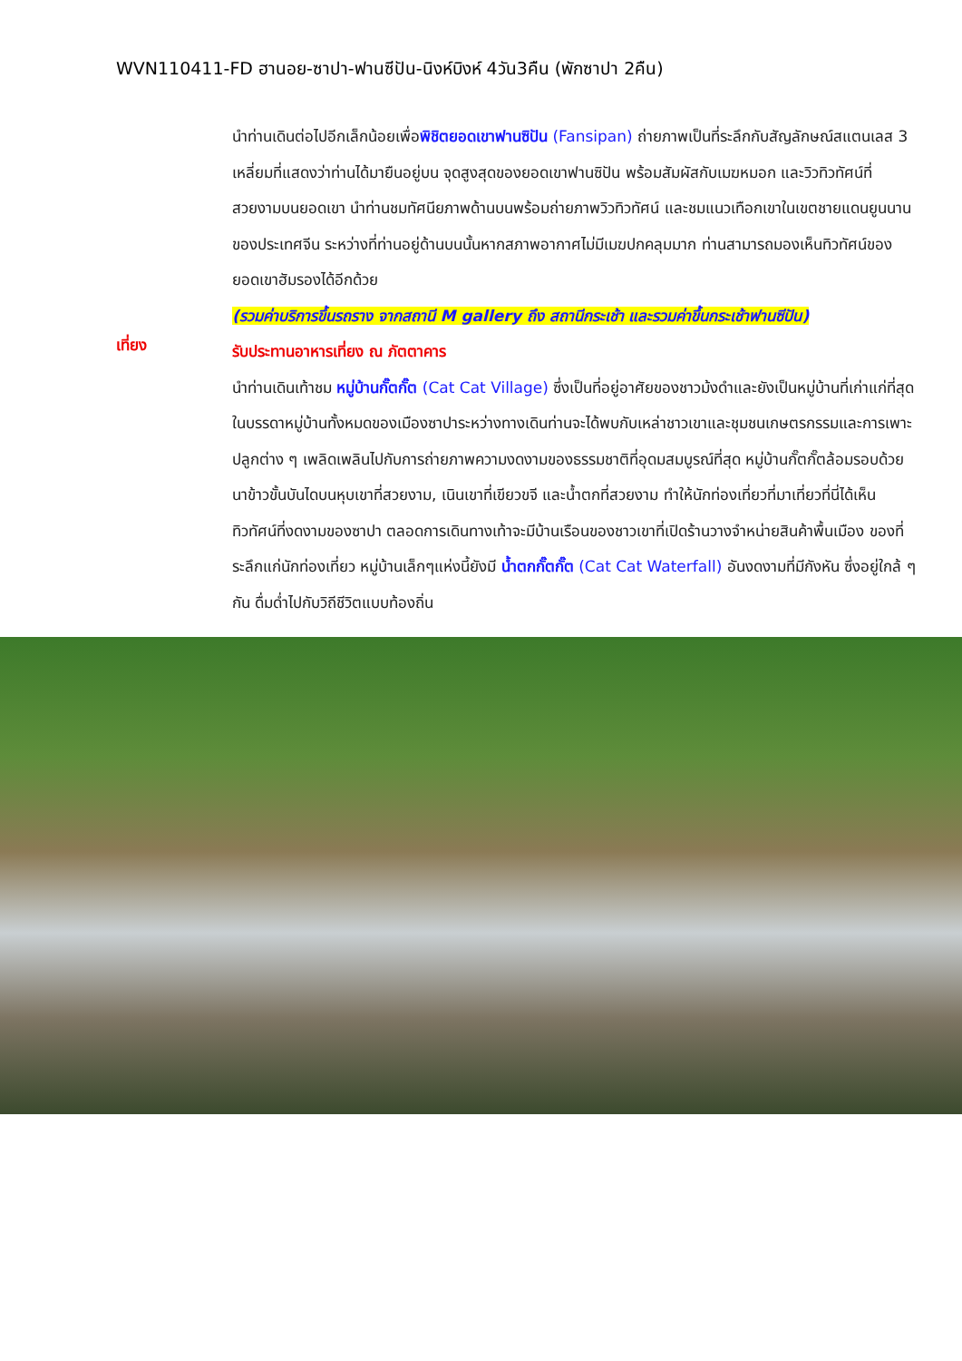WVN110411-FD ฮานอย-ซาปา-ฟานซีปัน-นิงห์บิงห์ 4วัน3คืน (พักซาปา 2คืน)
นำท่านเดินต่อไปอีกเล็กน้อยเพื่อพิชิตยอดเขาฟานซิปัน (Fansipan) ถ่ายภาพเป็นที่ระลึกกับสัญลักษณ์สแตนเลส 3 เหลี่ยมที่แสดงว่าท่านได้มายืนอยู่บน จุดสูงสุดของยอดเขาฟานซิปัน พร้อมสัมผัสกับเมฆหมอก และวิวทิวทัศน์ที่สวยงามบนยอดเขา นำท่านชมทัศนียภาพด้านบนพร้อมถ่ายภาพวิวทิวทัศน์ และชมแนวเทือกเขาในเขตชายแดนยูนนานของประเทศจีน ระหว่างที่ท่านอยู่ด้านบนนั้นหากสภาพอากาศไม่มีเมฆปกคลุมมาก ท่านสามารถมองเห็นทิวทัศน์ของยอดเขาฮัมรองได้อีกด้วย
(รวมค่าบริการขึ้นรถราง จากสถานี M gallery ถึง สถานีกระเช้า และรวมค่าขึ้นกระเช้าฟานซีปัน)
เที่ยง
รับประทานอาหารเที่ยง ณ ภัตตาคาร
นำท่านเดินเท้าชม หมู่บ้านกั๊ตกั๊ต (Cat Cat Village) ซึ่งเป็นที่อยู่อาศัยของชาวม้งดำและยังเป็นหมู่บ้านที่เก่าแก่ที่สุดในบรรดาหมู่บ้านทั้งหมดของเมืองซาปาระหว่างทางเดินท่านจะได้พบกับเหล่าชาวเขาและชุมชนเกษตรกรรมและการเพาะปลูกต่าง ๆ เพลิดเพลินไปกับการถ่ายภาพความงดงามของธรรมชาติที่อุดมสมบูรณ์ที่สุด หมู่บ้านกั๊ตกั๊ตล้อมรอบด้วยนาข้าวขั้นบันไดบนหุบเขาที่สวยงาม, เนินเขาที่เขียวขจี และน้ำตกที่สวยงาม ทำให้นักท่องเที่ยวที่มาเที่ยวที่นี่ได้เห็นทิวทัศน์ที่งดงามของซาปา ตลอดการเดินทางเท้าจะมีบ้านเรือนของชาวเขาที่เปิดร้านวางจำหน่ายสินค้าพื้นเมือง ของที่ระลึกแก่นักท่องเที่ยว หมู่บ้านเล็กๆแห่งนี้ยังมี น้ำตกกั๊ตกั๊ต (Cat Cat Waterfall) อันงดงามที่มีกังหัน ซึ่งอยู่ใกล้ ๆ กัน ดื่มด่ำไปกับวิถีชีวิตแบบท้องถิ่น